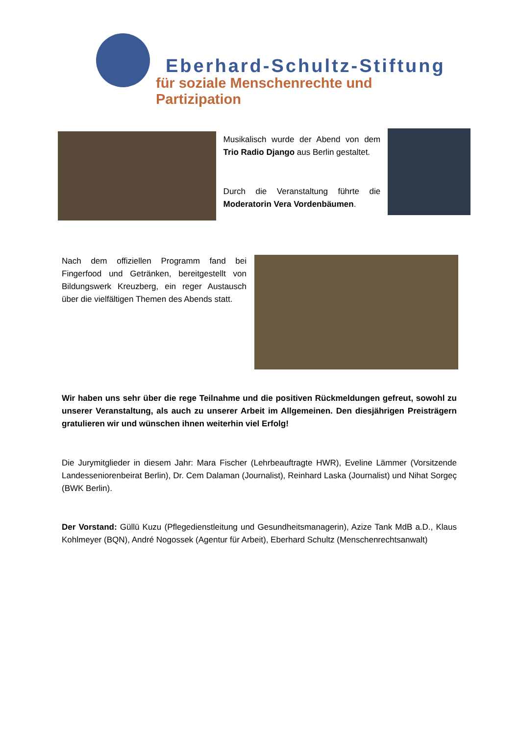Eberhard-Schultz-Stiftung
für soziale Menschenrechte und Partizipation
Musikalisch wurde der Abend von dem Trio Radio Django aus Berlin gestaltet.
Durch die Veranstaltung führte die Moderatorin Vera Vordenbäumen.
Nach dem offiziellen Programm fand bei Fingerfood und Getränken, bereitgestellt von Bildungswerk Kreuzberg, ein reger Austausch über die vielfältigen Themen des Abends statt.
Wir haben uns sehr über die rege Teilnahme und die positiven Rückmeldungen gefreut, sowohl zu unserer Veranstaltung, als auch zu unserer Arbeit im Allgemeinen. Den diesjährigen Preisträgern gratulieren wir und wünschen ihnen weiterhin viel Erfolg!
Die Jurymitglieder in diesem Jahr: Mara Fischer (Lehrbeauftragte HWR), Eveline Lämmer (Vorsitzende Landesseniorenbeirat Berlin), Dr. Cem Dalaman (Journalist), Reinhard Laska (Journalist) und Nihat Sorgeç (BWK Berlin).
Der Vorstand: Güllü Kuzu (Pflegedienstleitung und Gesundheitsmanagerin), Azize Tank MdB a.D., Klaus Kohlmeyer (BQN), André Nogossek (Agentur für Arbeit), Eberhard Schultz (Menschenrechtsanwalt)